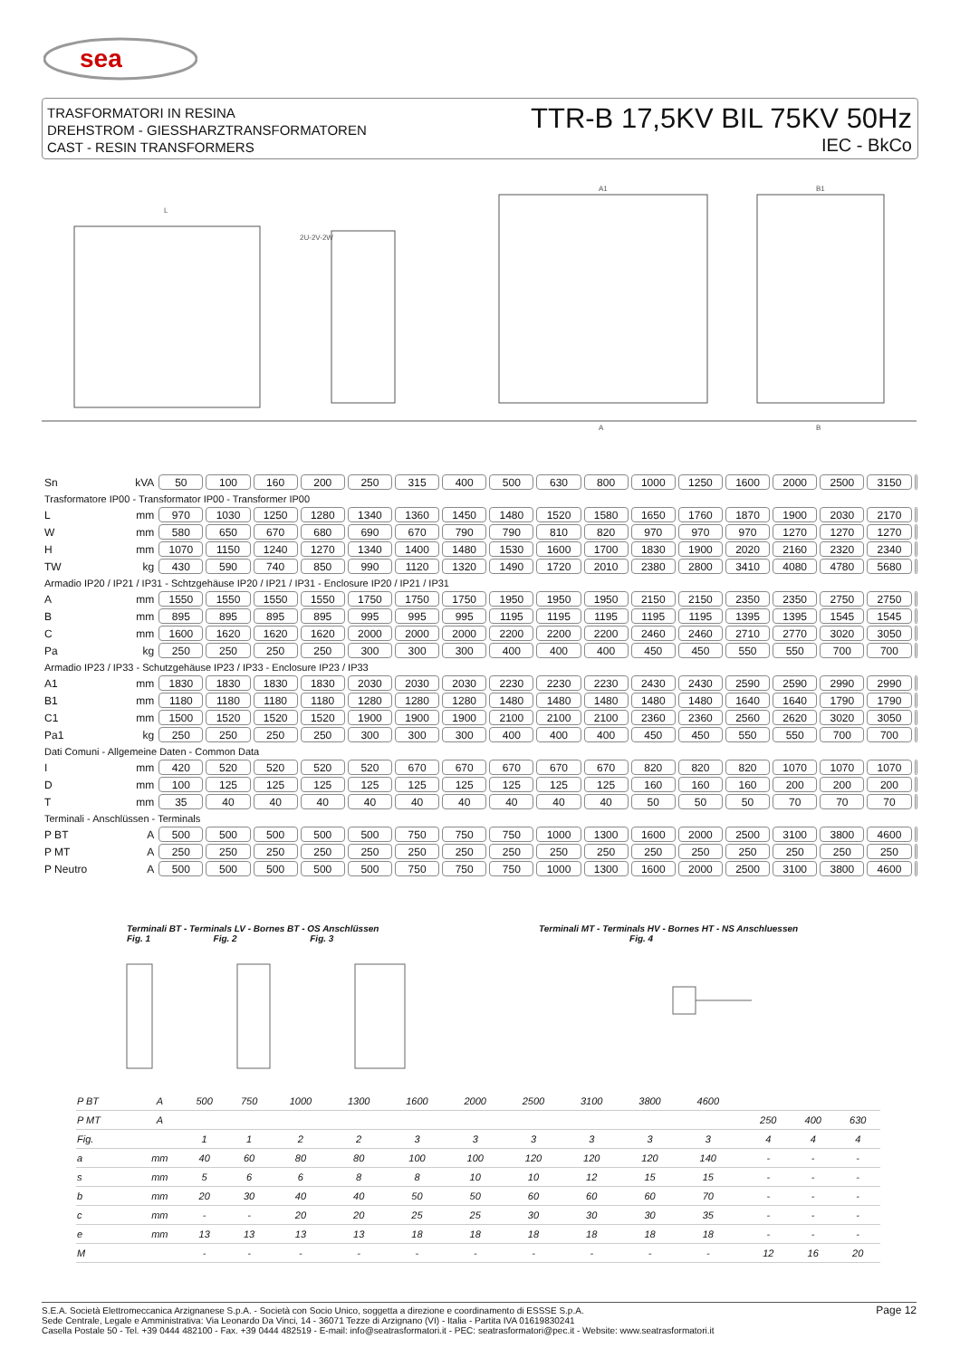sea
TRASFORMATORI IN RESINA
DREHSTROM - GIESSHARZTRANSFORMATOREN
CAST - RESIN TRANSFORMERS
TTR-B 17,5KV BIL 75KV 50Hz
IEC - BkCo
L
2U-2V-2W
A1
B1
A
B
| Sn | kVA | 50 | 100 | 160 | 200 | 250 | 315 | 400 | 500 | 630 | 800 | 1000 | 1250 | 1600 | 2000 | 2500 | 3150 | |
| Trasformatore IP00 - Transformator IP00 - Transformer IP00 | | | | | | | | | | | | | | | | | | |
| L | mm | 970 | 1030 | 1250 | 1280 | 1340 | 1360 | 1450 | 1480 | 1520 | 1580 | 1650 | 1760 | 1870 | 1900 | 2030 | 2170 | |
| W | mm | 580 | 650 | 670 | 680 | 690 | 670 | 790 | 790 | 810 | 820 | 970 | 970 | 970 | 1270 | 1270 | 1270 | |
| H | mm | 1070 | 1150 | 1240 | 1270 | 1340 | 1400 | 1480 | 1530 | 1600 | 1700 | 1830 | 1900 | 2020 | 2160 | 2320 | 2340 | |
| TW | kg | 430 | 590 | 740 | 850 | 990 | 1120 | 1320 | 1490 | 1720 | 2010 | 2380 | 2800 | 3410 | 4080 | 4780 | 5680 | |
| Armadio IP20 / IP21 / IP31 - Schtzgehäuse IP20 / IP21 / IP31 - Enclosure IP20 / IP21 / IP31 | | | | | | | | | | | | | | | | | | |
| A | mm | 1550 | 1550 | 1550 | 1550 | 1750 | 1750 | 1750 | 1950 | 1950 | 1950 | 2150 | 2150 | 2350 | 2350 | 2750 | 2750 | |
| B | mm | 895 | 895 | 895 | 895 | 995 | 995 | 995 | 1195 | 1195 | 1195 | 1195 | 1195 | 1395 | 1395 | 1545 | 1545 | |
| C | mm | 1600 | 1620 | 1620 | 1620 | 2000 | 2000 | 2000 | 2200 | 2200 | 2200 | 2460 | 2460 | 2710 | 2770 | 3020 | 3050 | |
| Pa | kg | 250 | 250 | 250 | 250 | 300 | 300 | 300 | 400 | 400 | 400 | 450 | 450 | 550 | 550 | 700 | 700 | |
| Armadio IP23 / IP33 - Schutzgehäuse IP23 / IP33 - Enclosure IP23 / IP33 | | | | | | | | | | | | | | | | | | |
| A1 | mm | 1830 | 1830 | 1830 | 1830 | 2030 | 2030 | 2030 | 2230 | 2230 | 2230 | 2430 | 2430 | 2590 | 2590 | 2990 | 2990 | |
| B1 | mm | 1180 | 1180 | 1180 | 1180 | 1280 | 1280 | 1280 | 1480 | 1480 | 1480 | 1480 | 1480 | 1640 | 1640 | 1790 | 1790 | |
| C1 | mm | 1500 | 1520 | 1520 | 1520 | 1900 | 1900 | 1900 | 2100 | 2100 | 2100 | 2360 | 2360 | 2560 | 2620 | 3020 | 3050 | |
| Pa1 | kg | 250 | 250 | 250 | 250 | 300 | 300 | 300 | 400 | 400 | 400 | 450 | 450 | 550 | 550 | 700 | 700 | |
| Dati Comuni - Allgemeine Daten - Common Data | | | | | | | | | | | | | | | | | | |
| I | mm | 420 | 520 | 520 | 520 | 520 | 670 | 670 | 670 | 670 | 670 | 820 | 820 | 820 | 1070 | 1070 | 1070 | |
| D | mm | 100 | 125 | 125 | 125 | 125 | 125 | 125 | 125 | 125 | 125 | 160 | 160 | 160 | 200 | 200 | 200 | |
| T | mm | 35 | 40 | 40 | 40 | 40 | 40 | 40 | 40 | 40 | 40 | 50 | 50 | 50 | 70 | 70 | 70 | |
| Terminali - Anschlüssen - Terminals | | | | | | | | | | | | | | | | | | |
| P BT | A | 500 | 500 | 500 | 500 | 500 | 750 | 750 | 750 | 1000 | 1300 | 1600 | 2000 | 2500 | 3100 | 3800 | 4600 | |
| P MT | A | 250 | 250 | 250 | 250 | 250 | 250 | 250 | 250 | 250 | 250 | 250 | 250 | 250 | 250 | 250 | 250 | |
| P Neutro | A | 500 | 500 | 500 | 500 | 500 | 750 | 750 | 750 | 1000 | 1300 | 1600 | 2000 | 2500 | 3100 | 3800 | 4600 | |
Terminali BT - Terminals LV - Bornes BT - OS Anschlüssen
Fig. 1 Fig. 2 Fig. 3
Terminali MT - Terminals HV - Bornes HT - NS Anschluessen
Fig. 4
| P BT | A | 500 | 750 | 1000 | 1300 | 1600 | 2000 | 2500 | 3100 | 3800 | 4600 | | | | | |
| P MT | A | | | | | | | | | | | | | 250 | 400 | 630 |
| Fig. | | 1 | 1 | 2 | 2 | 3 | 3 | 3 | 3 | 3 | 3 | | | 4 | 4 | 4 |
| a | mm | 40 | 60 | 80 | 80 | 100 | 100 | 120 | 120 | 120 | 140 | | | - | - | - |
| s | mm | 5 | 6 | 6 | 8 | 8 | 10 | 10 | 12 | 15 | 15 | | | - | - | - |
| b | mm | 20 | 30 | 40 | 40 | 50 | 50 | 60 | 60 | 60 | 70 | | | - | - | - |
| c | mm | - | - | 20 | 20 | 25 | 25 | 30 | 30 | 30 | 35 | | | - | - | - |
| e | mm | 13 | 13 | 13 | 13 | 18 | 18 | 18 | 18 | 18 | 18 | | | - | - | - |
| M | | - | - | - | - | - | - | - | - | - | - | | | 12 | 16 | 20 |
S.E.A. Società Elettromeccanica Arzignanese S.p.A. - Società con Socio Unico, soggetta a direzione e coordinamento di ESSSE S.p.A.
Sede Centrale, Legale e Amministrativa: Via Leonardo Da Vinci, 14 - 36071 Tezze di Arzignano (VI) - Italia - Partita IVA 01619830241
Casella Postale 50 - Tel. +39 0444 482100 - Fax. +39 0444 482519 - E-mail: info@seatrasformatori.it - PEC: seatrasformatori@pec.it - Website: www.seatrasformatori.it
Page 12